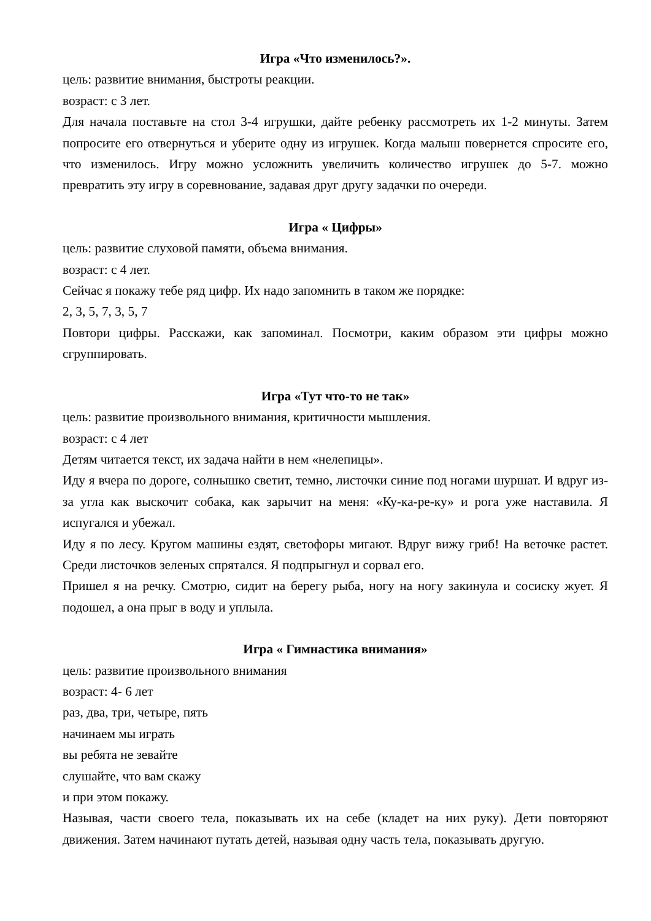Игра «Что изменилось?».
цель: развитие внимания, быстроты реакции.
возраст: с 3 лет.
Для начала поставьте на стол 3-4 игрушки, дайте ребенку рассмотреть их 1-2 минуты. Затем попросите его отвернуться и уберите одну из игрушек. Когда малыш повернется спросите его, что изменилось. Игру можно усложнить увеличить количество игрушек до 5-7. можно превратить эту игру в соревнование, задавая друг другу задачки по очереди.
Игра « Цифры»
цель: развитие слуховой памяти, объема внимания.
возраст: с 4 лет.
Сейчас я покажу тебе ряд цифр. Их надо запомнить в таком же порядке:
2, 3, 5, 7, 3, 5, 7
Повтори цифры. Расскажи, как запоминал. Посмотри, каким образом эти цифры можно сгруппировать.
Игра «Тут что-то не так»
цель: развитие произвольного внимания, критичности мышления.
возраст: с 4 лет
Детям читается текст, их задача найти в нем «нелепицы».
Иду я вчера по дороге, солнышко светит, темно, листочки синие под ногами шуршат. И вдруг из-за угла как выскочит собака, как зарычит на меня: «Ку-ка-ре-ку» и рога уже наставила. Я испугался и убежал.
Иду я по лесу. Кругом машины ездят, светофоры мигают. Вдруг вижу гриб! На веточке растет. Среди листочков зеленых спрятался. Я подпрыгнул и сорвал его.
Пришел я на речку. Смотрю, сидит на берегу рыба, ногу на ногу закинула и сосиску жует. Я подошел, а она прыг в воду и уплыла.
Игра « Гимнастика внимания»
цель: развитие произвольного внимания
возраст: 4- 6 лет
раз, два, три, четыре, пять
начинаем мы играть
вы ребята не зевайте
слушайте, что вам скажу
и при этом покажу.
Называя, части своего тела, показывать их на себе (кладет на них руку). Дети повторяют движения. Затем начинают путать детей, называя одну часть тела, показывать другую.